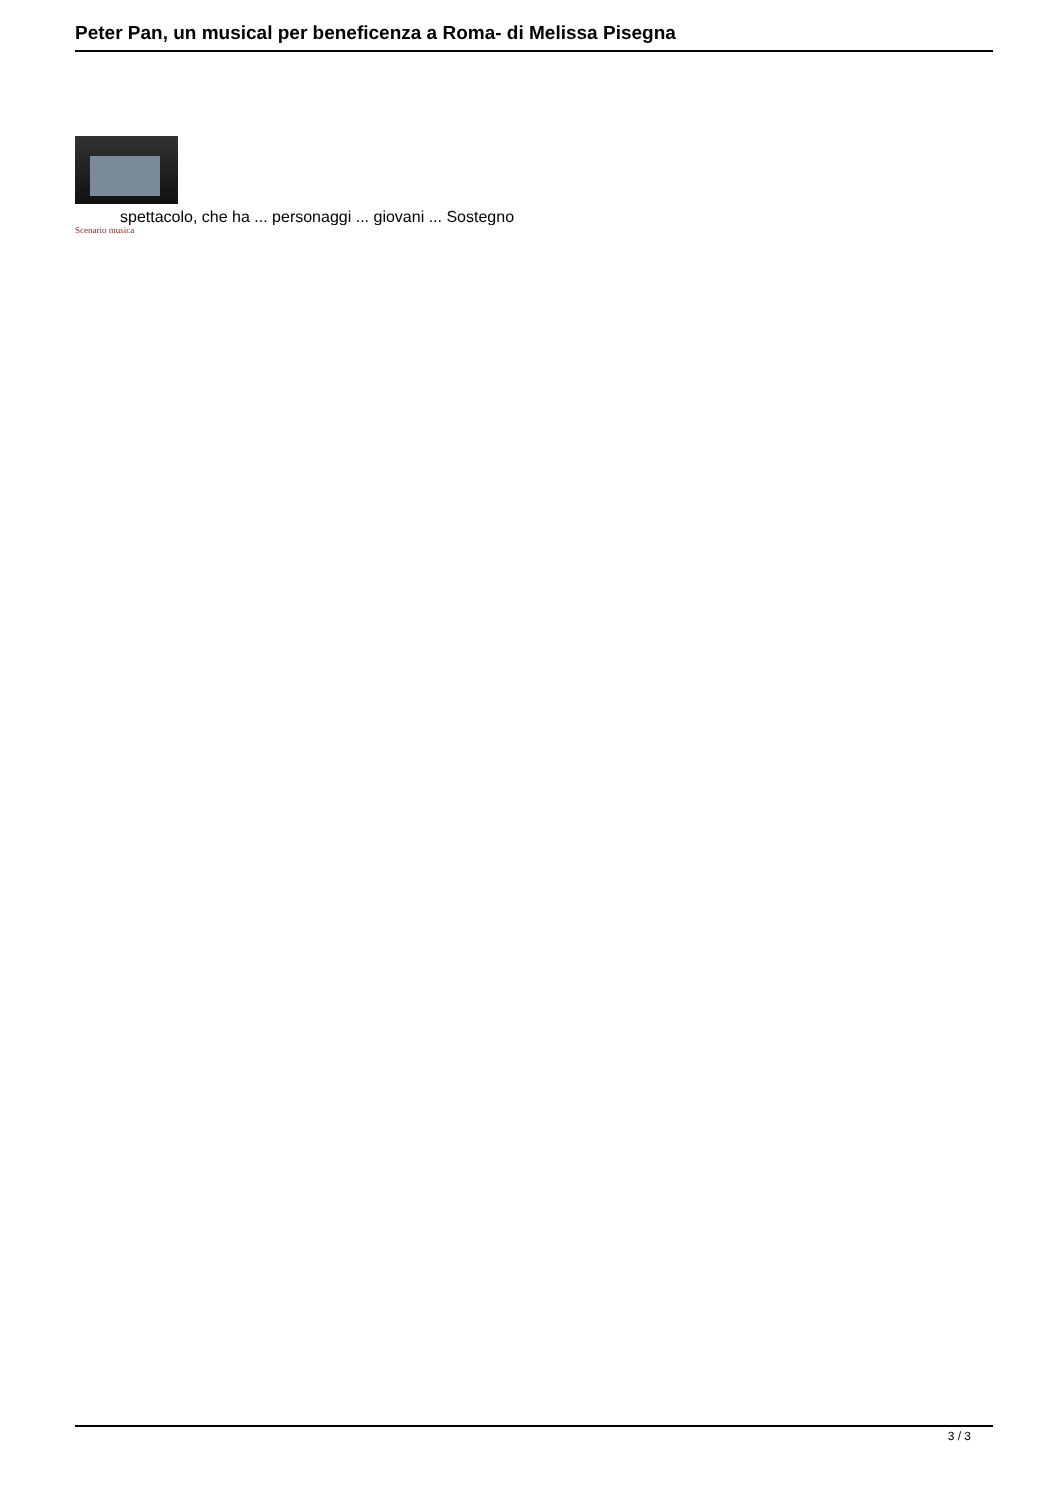Peter Pan, un musical per beneficenza a Roma- di Melissa Pisegna
spettacolo, che ha ... personaggi ... giovani ... Sostegno
Scenario musica
3 / 3